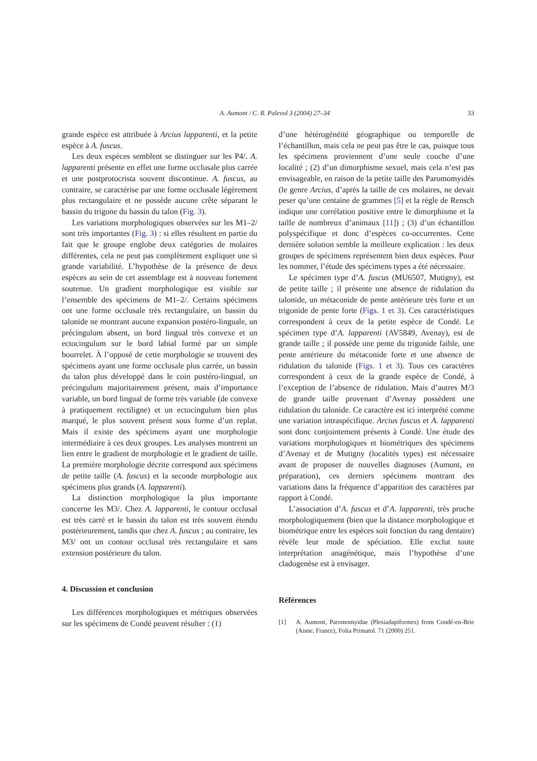A. Aumont / C. R. Palevol 3 (2004) 27–34 33
grande espèce est attribuée à Arcius lapparenti, et la petite espèce à A. fuscus.
Les deux espèces semblent se distinguer sur les P4/. A. lapparenti présente en effet une forme occlusale plus carrée et une postprotocrista souvent discontinue. A. fuscus, au contraire, se caractérise par une forme occlusale légèrement plus rectangulaire et ne possède aucune crête séparant le bassin du trigone du bassin du talon (Fig. 3).
Les variations morphologiques observées sur les M1–2/ sont très importantes (Fig. 3) : si elles résultent en partie du fait que le groupe englobe deux catégories de molaires différentes, cela ne peut pas complètement expliquer une si grande variabilité. L’hypothèse de la présence de deux espèces au sein de cet assemblage est à nouveau fortement soutenue. Un gradient morphologique est visible sur l’ensemble des spécimens de M1–2/. Certains spécimens ont une forme occlusale très rectangulaire, un bassin du talonide ne montrant aucune expansion postéro-linguale, un précingulum absent, un bord lingual très convexe et un ectocingulum sur le bord labial formé par un simple bourrelet. À l’opposé de cette morphologie se trouvent des spécimens ayant une forme occlusale plus carrée, un bassin du talon plus développé dans le coin postéro-lingual, un précingulum majoritairement présent, mais d’importance variable, un bord lingual de forme très variable (de convexe à pratiquement rectiligne) et un ectocingulum bien plus marqué, le plus souvent présent sous forme d’un replat. Mais il existe des spécimens ayant une morphologie intermédiaire à ces deux groupes. Les analyses montrent un lien entre le gradient de morphologie et le gradient de taille. La première morphologie décrite correspond aux spécimens de petite taille (A. fuscus) et la seconde morphologie aux spécimens plus grands (A. lapparenti).
La distinction morphologique la plus importante concerne les M3/. Chez A. lapparenti, le contour occlusal est très carré et le bassin du talon est très souvent étendu postérieurement, tandis que chez A. fuscus ; au contraire, les M3/ ont un contour occlusal très rectangulaire et sans extension postérieure du talon.
4. Discussion et conclusion
Les différences morphologiques et métriques observées sur les spécimens de Condé peuvent résulter : (1)
d’une hétérogénéité géographique ou temporelle de l’échantillon, mais cela ne peut pas être le cas, puisque tous les spécimens proviennent d’une seule couche d’une localité ; (2) d’un dimorphisme sexuel, mais cela n’est pas envisageable, en raison de la petite taille des Paromomyidés (le genre Arcius, d’après la taille de ces molaires, ne devait peser qu’une centaine de grammes [5] et la règle de Rensch indique une corrélation positive entre le dimorphisme et la taille de nombreux d’animaux [11]) ; (3) d’un échantillon polyspécifique et donc d’espèces co-occurrentes. Cette dernière solution semble la meilleure explication : les deux groupes de spécimens représentent bien deux espèces. Pour les nommer, l’étude des spécimens types a été nécessaire.
Le spécimen type d’A. fuscus (MU6507, Mutigny), est de petite taille ; il présente une absence de ridulation du talonide, un métaconide de pente antérieure très forte et un trigonide de pente forte (Figs. 1 et 3). Ces caractéristiques correspondent à ceux de la petite espèce de Condé. Le spécimen type d’A. lapparenti (AV5849, Avenay), est de grande taille ; il possède une pente du trigonide faible, une pente antérieure du métaconide forte et une absence de ridulation du talonide (Figs. 1 et 3). Tous ces caractères correspondent à ceux de la grande espèce de Condé, à l’exception de l’absence de ridulation. Mais d’autres M/3 de grande taille provenant d’Avenay possèdent une ridulation du talonide. Ce caractère est ici interprété comme une variation intraspécifique. Arcius fuscus et A. lapparenti sont donc conjointement présents à Condé. Une étude des variations morphologiques et biométriques des spécimens d’Avenay et de Mutigny (localités types) est nécessaire avant de proposer de nouvelles diagnoses (Aumont, en préparation), ces derniers spécimens montrant des variations dans la fréquence d’apparition des caractères par rapport à Condé.
L’association d’A. fuscus et d’A. lapparenti, très proche morphologiquement (bien que la distance morphologique et biométrique entre les espèces soit fonction du rang dentaire) révèle leur mode de spéciation. Elle exclut toute interprétation anagénétique, mais l’hypothèse d’une cladogenèse est à envisager.
Références
[1] A. Aumont, Paromomyidae (Plesiadapiformes) from Condé-en-Brie (Aisne, France), Folia Primatol. 71 (2000) 251.